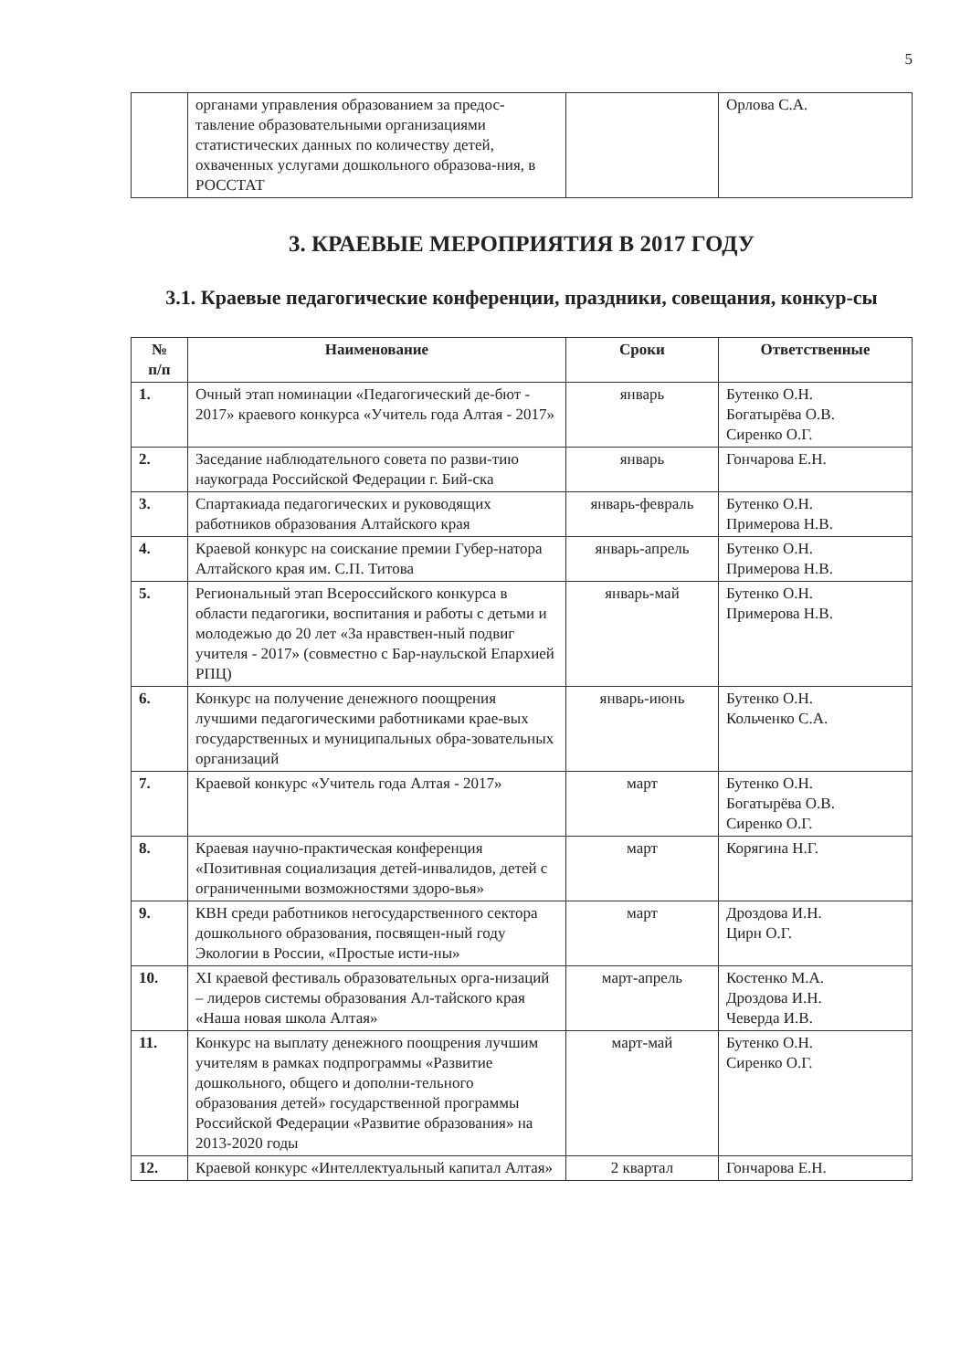5
| | органами управления образованием за предос-тавление образовательными организациями статистических данных по количеству детей, охваченных услугами дошкольного образова-ния, в РОССТАТ | | Орлова С.А. |
3. КРАЕВЫЕ МЕРОПРИЯТИЯ В 2017 ГОДУ
3.1. Краевые педагогические конференции, праздники, совещания, конкур-сы
| № п/п | Наименование | Сроки | Ответственные |
| --- | --- | --- | --- |
| 1. | Очный этап номинации «Педагогический де-бют - 2017» краевого конкурса «Учитель года Алтая - 2017» | январь | Бутенко О.Н. Богатырёва О.В. Сиренко О.Г. |
| 2. | Заседание наблюдательного совета по разви-тию наукограда Российской Федерации г. Бий-ска | январь | Гончарова Е.Н. |
| 3. | Спартакиада педагогических и руководящих работников образования Алтайского края | январь-февраль | Бутенко О.Н. Примерова Н.В. |
| 4. | Краевой конкурс на соискание премии Губер-натора Алтайского края им. С.П. Титова | январь-апрель | Бутенко О.Н. Примерова Н.В. |
| 5. | Региональный этап Всероссийского конкурса в области педагогики, воспитания и работы с детьми и молодежью до 20 лет «За нравствен-ный подвиг учителя - 2017» (совместно с Бар-наульской Епархией РПЦ) | январь-май | Бутенко О.Н. Примерова Н.В. |
| 6. | Конкурс на получение денежного поощрения лучшими педагогическими работниками крае-вых государственных и муниципальных обра-зовательных организаций | январь-июнь | Бутенко О.Н. Кольченко С.А. |
| 7. | Краевой конкурс «Учитель года Алтая - 2017» | март | Бутенко О.Н. Богатырёва О.В. Сиренко О.Г. |
| 8. | Краевая научно-практическая конференция «Позитивная социализация детей-инвалидов, детей с ограниченными возможностями здоро-вья» | март | Корягина Н.Г. |
| 9. | КВН среди работников негосударственного сектора дошкольного образования, посвящен-ный году Экологии в России, «Простые исти-ны» | март | Дроздова И.Н. Цирн О.Г. |
| 10. | XI краевой фестиваль образовательных орга-низаций – лидеров системы образования Ал-тайского края «Наша новая школа Алтая» | март-апрель | Костенко М.А. Дроздова И.Н. Чеверда И.В. |
| 11. | Конкурс на выплату денежного поощрения лучшим учителям в рамках подпрограммы «Развитие дошкольного, общего и дополни-тельного образования детей» государственной программы Российской Федерации «Развитие образования» на 2013-2020 годы | март-май | Бутенко О.Н. Сиренко О.Г. |
| 12. | Краевой конкурс «Интеллектуальный капитал Алтая» | 2 квартал | Гончарова Е.Н. |